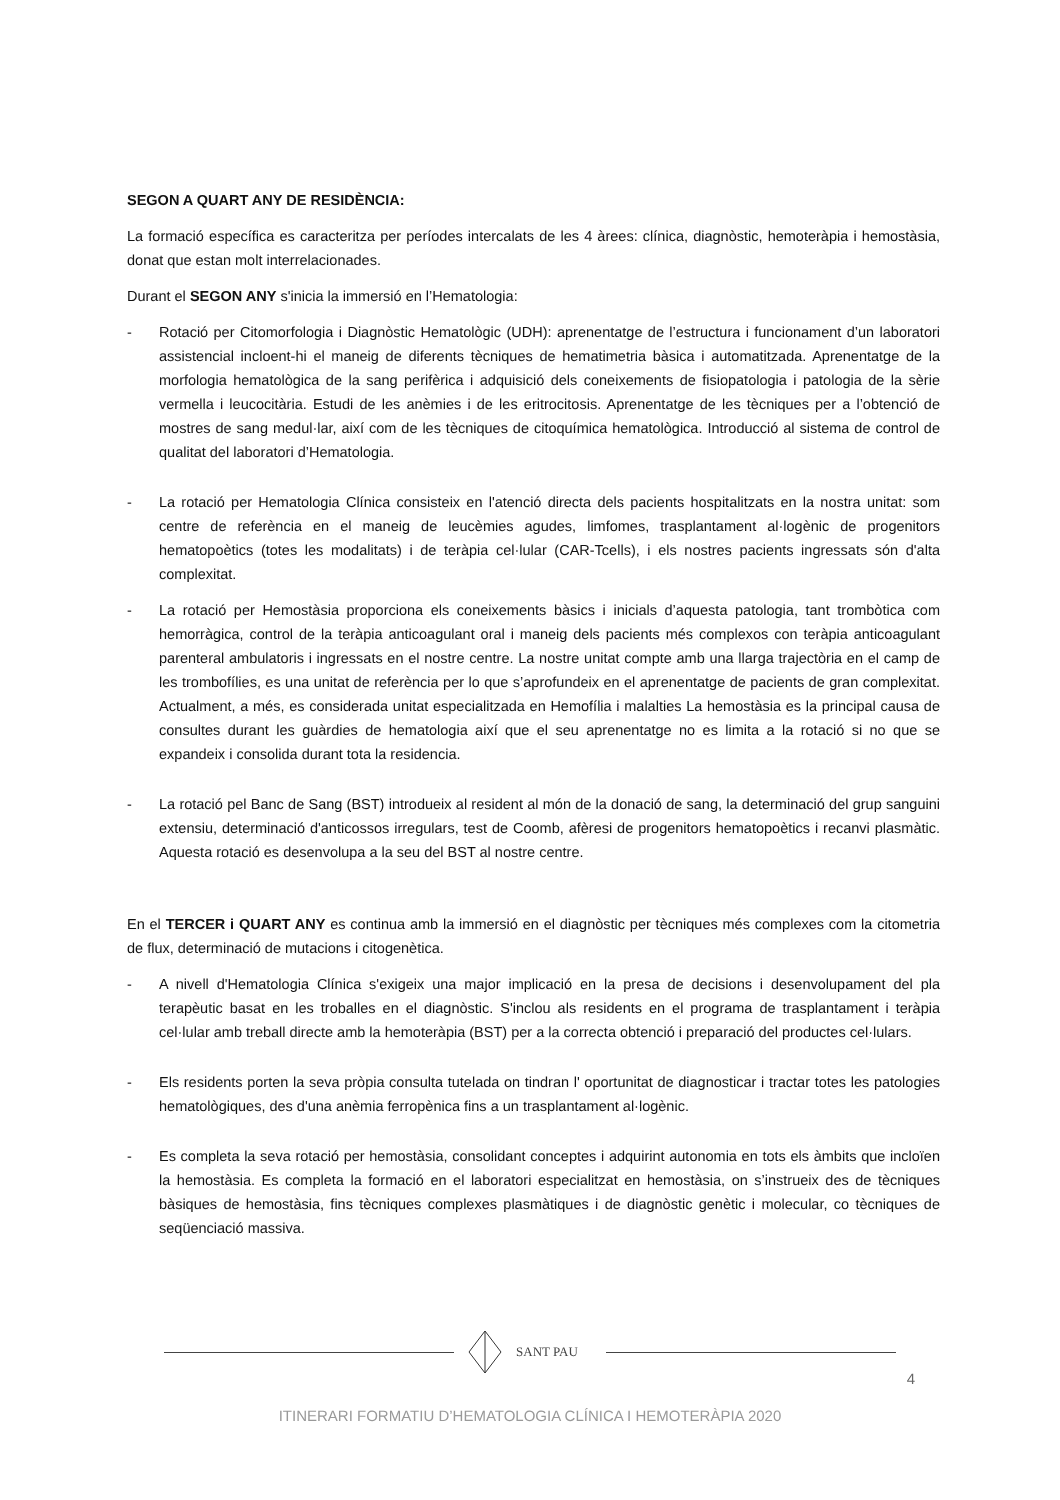SEGON A QUART ANY DE RESIDÈNCIA:
La formació específica es caracteritza per períodes intercalats de les 4 àrees: clínica, diagnòstic, hemoteràpia i hemostàsia, donat que estan molt interrelacionades.
Durant el SEGON ANY s'inicia la immersió en l’Hematologia:
- Rotació per Citomorfologia i Diagnòstic Hematològic (UDH): aprenentatge de l’estructura i funcionament d’un laboratori assistencial incloent-hi el maneig de diferents tècniques de hematimetria bàsica i automatitzada. Aprenentatge de la morfologia hematològica de la sang perifèrica i adquisició dels coneixements de fisiopatologia i patologia de la sèrie vermella i leucocitària. Estudi de les anèmies i de les eritrocitosis. Aprenentatge de les tècniques per a l’obtenció de mostres de sang medul·lar, així com de les tècniques de citoquímica hematològica. Introducció al sistema de control de qualitat del laboratori d’Hematologia.
- La rotació per Hematologia Clínica consisteix en l'atenció directa dels pacients hospitalitzats en la nostra unitat: som centre de referència en el maneig de leucèmies agudes, limfomes, trasplantament al·logènic de progenitors hematopoètics (totes les modalitats) i de teràpia cel·lular (CAR-Tcells), i els nostres pacients ingressats són d'alta complexitat.
- La rotació per Hemostàsia proporciona els coneixements bàsics i inicials d’aquesta patologia, tant trombòtica com hemorràgica, control de la teràpia anticoagulant oral i maneig dels pacients més complexos con teràpia anticoagulant parenteral ambulatoris i ingressats en el nostre centre. La nostre unitat compte amb una llarga trajectòria en el camp de les trombofílies, es una unitat de referència per lo que s’aprofundeix en el aprenentatge de pacients de gran complexitat. Actualment, a més, es considerada unitat especialitzada en Hemofília i malalties La hemostàsia es la principal causa de consultes durant les guàrdies de hematologia així que el seu aprenentatge no es limita a la rotació si no que se expandeix i consolida durant tota la residencia.
- La rotació pel Banc de Sang (BST) introdueix al resident al món de la donació de sang, la determinació del grup sanguini extensiu, determinació d'anticossos irregulars, test de Coomb, afèresi de progenitors hematopoètics i recanvi plasmàtic. Aquesta rotació es desenvolupa a la seu del BST al nostre centre.
En el TERCER i QUART ANY es continua amb la immersió en el diagnòstic per tècniques més complexes com la citometria de flux, determinació de mutacions i citogenètica.
- A nivell d'Hematologia Clínica s'exigeix una major implicació en la presa de decisions i desenvolupament del pla terapèutic basat en les troballes en el diagnòstic. S'inclou als residents en el programa de trasplantament i teràpia cel·lular amb treball directe amb la hemoteràpia (BST) per a la correcta obtenció i preparació del productes cel·lulars.
- Els residents porten la seva pròpia consulta tutelada on tindran l' oportunitat de diagnosticar i tractar totes les patologies hematològiques, des d'una anèmia ferropènica fins a un trasplantament al·logènic.
- Es completa la seva rotació per hemostàsia, consolidant conceptes i adquirint autonomia en tots els àmbits que incloïen la hemostàsia. Es completa la formació en el laboratori especialitzat en hemostàsia, on s’instrueix des de tècniques bàsiques de hemostàsia, fins tècniques complexes plasmàtiques i de diagnòstic genètic i molecular, co tècniques de seqüenciació massiva.
SANT PAU
4
ITINERARI FORMATIU D’HEMATOLOGIA CLÍNICA I HEMOTERÀPIA 2020